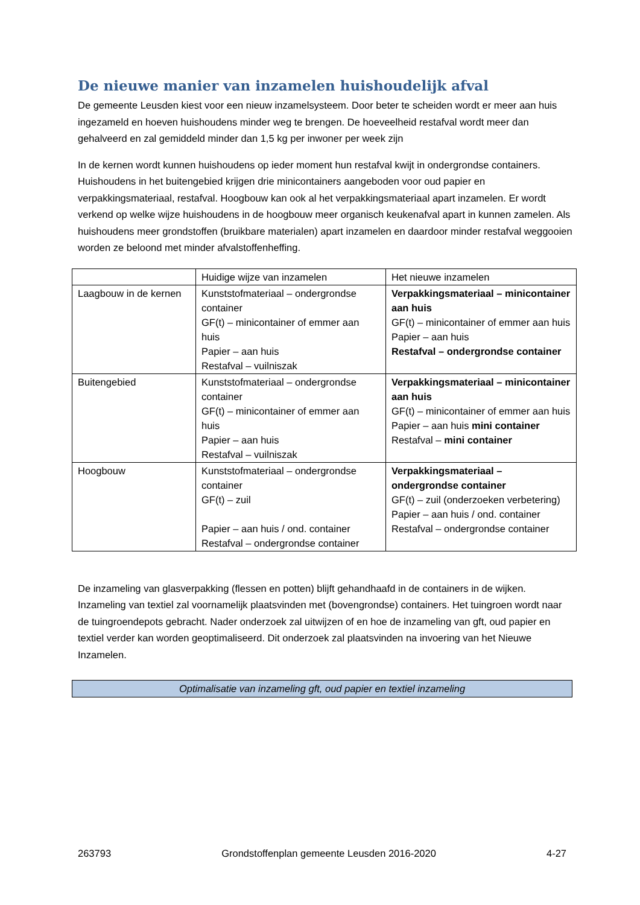De nieuwe manier van inzamelen huishoudelijk afval
De gemeente Leusden kiest voor een nieuw inzamelsysteem. Door beter te scheiden wordt er meer aan huis ingezameld en hoeven huishoudens minder weg te brengen. De hoeveelheid restafval wordt meer dan gehalveerd en zal gemiddeld minder dan 1,5 kg per inwoner per week zijn
In de kernen wordt kunnen huishoudens op ieder moment hun restafval kwijt in ondergrondse containers. Huishoudens in het buitengebied krijgen drie minicontainers aangeboden voor oud papier en verpakkingsmateriaal, restafval. Hoogbouw kan ook al het verpakkingsmateriaal apart inzamelen. Er wordt verkend op welke wijze huishoudens in de hoogbouw meer organisch keukenafval apart in kunnen zamelen. Als huishoudens meer grondstoffen (bruikbare materialen) apart inzamelen en daardoor minder restafval weggooien worden ze beloond met minder afvalstoffenheffing.
| | Huidige wijze van inzamelen | Het nieuwe inzamelen |
| Laagbouw in de kernen | Kunststofmateriaal – ondergrondse container GF(t) – minicontainer of emmer aan huis Papier – aan huis Restafval – vuilniszak | Verpakkingsmateriaal – minicontainer aan huis GF(t) – minicontainer of emmer aan huis Papier – aan huis Restafval – ondergrondse container |
| Buitengebied | Kunststofmateriaal – ondergrondse container GF(t) – minicontainer of emmer aan huis Papier – aan huis Restafval – vuilniszak | Verpakkingsmateriaal – minicontainer aan huis GF(t) – minicontainer of emmer aan huis Papier – aan huis mini container Restafval – mini container |
| Hoogbouw | Kunststofmateriaal – ondergrondse container GF(t) – zuil Papier – aan huis / ond. container Restafval – ondergrondse container | Verpakkingsmateriaal – ondergrondse container GF(t) – zuil (onderzoeken verbetering) Papier – aan huis / ond. container Restafval – ondergrondse container |
De inzameling van glasverpakking (flessen en potten) blijft gehandhaafd in de containers in de wijken. Inzameling van textiel zal voornamelijk plaatsvinden met (bovengrondse) containers. Het tuingroen wordt naar de tuingroendepots gebracht. Nader onderzoek zal uitwijzen of en hoe de inzameling van gft, oud papier en textiel verder kan worden geoptimaliseerd. Dit onderzoek zal plaatsvinden na invoering van het Nieuwe Inzamelen.
Optimalisatie van inzameling gft, oud papier en textiel inzameling
263793 Grondstoffenplan gemeente Leusden 2016-2020 4-27